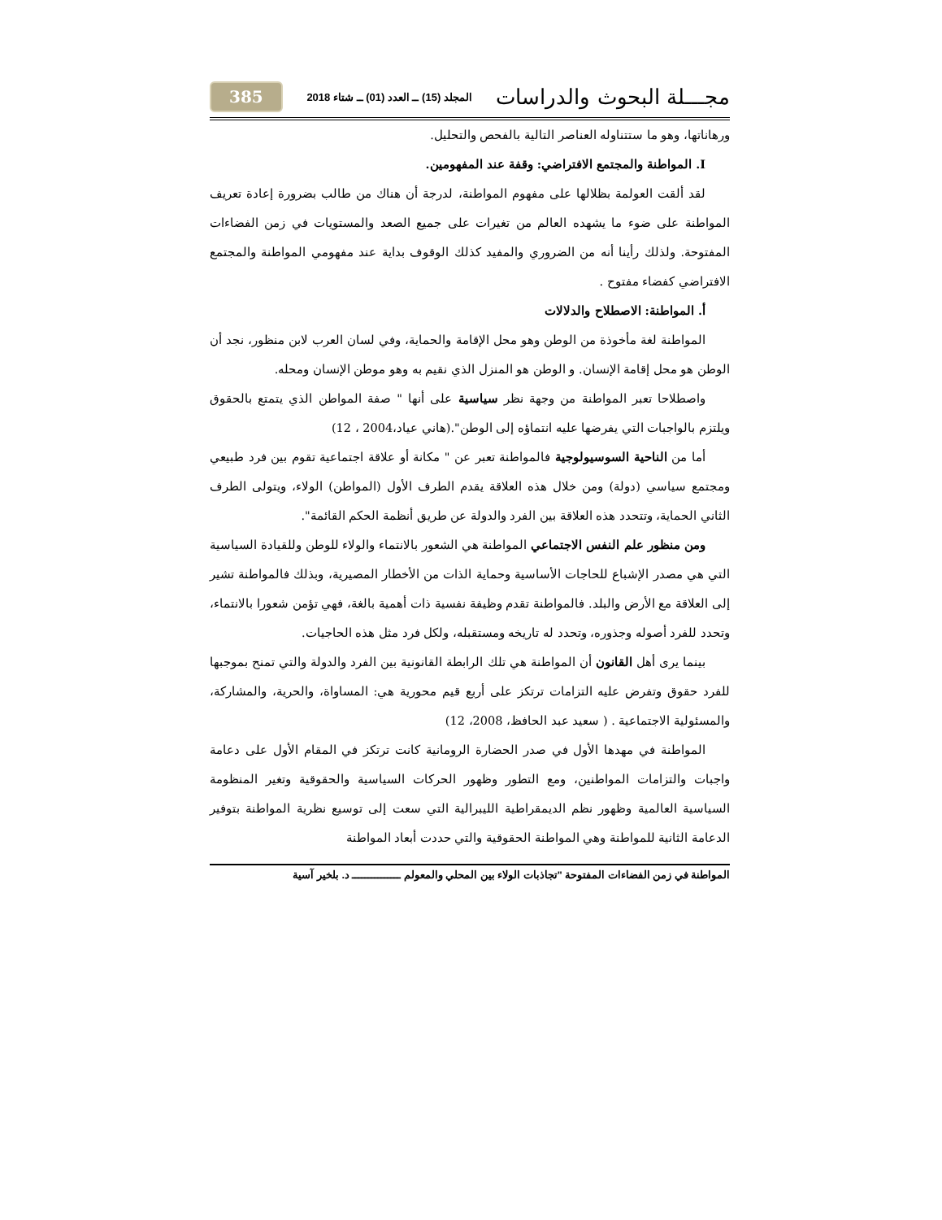مجـــلة البحوث والدراسات المجلد (15) ــ العدد (01) ــ شتاء 2018 385
ورهاناتها، وهو ما ستتناوله العناصر التالية بالفحص والتحليل.
I. المواطنة والمجتمع الافتراضي: وقفة عند المفهومين.
لقد ألقت العولمة بظلالها على مفهوم المواطنة، لدرجة أن هناك من طالب بضرورة إعادة تعريف المواطنة على ضوء ما يشهده العالم من تغيرات على جميع الصعد والمستويات في زمن الفضاءات المفتوحة. ولذلك رأينا أنه من الضروري والمفيد كذلك الوقوف بداية عند مفهومي المواطنة والمجتمع الافتراضي كفضاء مفتوح .
أ. المواطنة: الاصطلاح والدلالات
المواطنة لغة مأخوذة من الوطن وهو محل الإقامة والحماية، وفي لسان العرب لابن منظور، نجد أن الوطن هو محل إقامة الإنسان. و الوطن هو المنزل الذي نقيم به وهو موطن الإنسان ومحله.
واصطلاحا تعبر المواطنة من وجهة نظر سياسية على أنها " صفة المواطن الذي يتمتع بالحقوق ويلتزم بالواجبات التي يفرضها عليه انتماؤه إلى الوطن".(هاني عياد،2004 ، 12)
أما من الناحية السوسيولوجية فالمواطنة تعبر عن " مكانة أو علاقة اجتماعية تقوم بين فرد طبيعي ومجتمع سياسي (دولة) ومن خلال هذه العلاقة يقدم الطرف الأول (المواطن) الولاء، ويتولى الطرف الثاني الحماية، وتتحدد هذه العلاقة بين الفرد والدولة عن طريق أنظمة الحكم القائمة".
ومن منظور علم النفس الاجتماعي المواطنة هي الشعور بالانتماء والولاء للوطن وللقيادة السياسية التي هي مصدر الإشباع للحاجات الأساسية وحماية الذات من الأخطار المصيرية، وبذلك فالمواطنة تشير إلى العلاقة مع الأرض والبلد. فالمواطنة تقدم وظيفة نفسية ذات أهمية بالغة، فهي تؤمن شعورا بالانتماء، وتحدد للفرد أصوله وجذوره، وتحدد له تاريخه ومستقبله، ولكل فرد مثل هذه الحاجيات.
بينما يرى أهل القانون أن المواطنة هي تلك الرابطة القانونية بين الفرد والدولة والتي تمنح بموجبها للفرد حقوق وتفرض عليه التزامات ترتكز على أربع قيم محورية هي: المساواة، والحرية، والمشاركة، والمسئولية الاجتماعية . ( سعيد عبد الحافظ، 2008، 12)
المواطنة في مهدها الأول في صدر الحضارة الرومانية كانت ترتكز في المقام الأول على دعامة واجبات والتزامات المواطنين، ومع التطور وظهور الحركات السياسية والحقوقية وتغير المنظومة السياسية العالمية وظهور نظم الديمقراطية الليبرالية التي سعت إلى توسيع نظرية المواطنة بتوفير الدعامة الثانية للمواطنة وهي المواطنة الحقوقية والتي حددت أبعاد المواطنة
المواطنة في زمن الفضاءات المفتوحة "تجاذبات الولاء بين المحلي والمعولم ـــــــــــــــ د. بلخير آسية